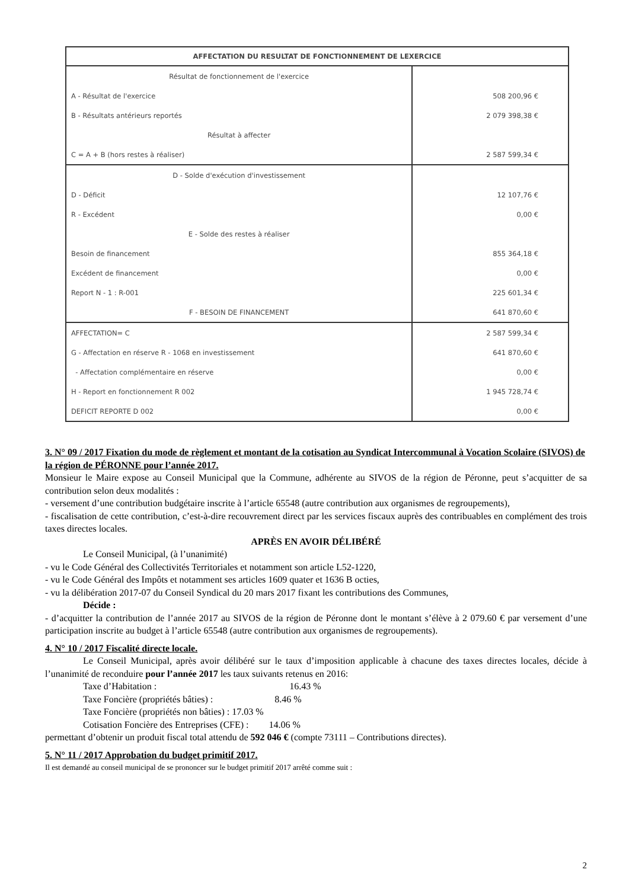| AFFECTATION DU RESULTAT DE FONCTIONNEMENT DE LEXERCICE | |
| --- | --- |
| Résultat de fonctionnement de l'exercice | |
| A - Résultat de l'exercice | 508 200,96 € |
| B - Résultats antérieurs reportés | 2 079 398,38 € |
| Résultat à affecter | |
| C = A + B (hors restes à réaliser) | 2 587 599,34 € |
| D - Solde d'exécution d'investissement | |
| D - Déficit | 12 107,76 € |
| R - Excédent | 0,00 € |
| E - Solde des restes à réaliser | |
| Besoin de financement | 855 364,18 € |
| Excédent de financement | 0,00 € |
| Report N - 1 : R-001 | 225 601,34 € |
| F - BESOIN DE FINANCEMENT | 641 870,60 € |
| AFFECTATION= C | 2 587 599,34 € |
| G - Affectation en réserve R - 1068 en investissement | 641 870,60 € |
| - Affectation complémentaire en réserve | 0,00 € |
| H - Report en fonctionnement R 002 | 1 945 728,74 € |
| DEFICIT REPORTE D 002 | 0,00 € |
3. N° 09 / 2017 Fixation du mode de règlement et montant de la cotisation au Syndicat Intercommunal à Vocation Scolaire (SIVOS) de la région de PÉRONNE pour l’année 2017.
Monsieur le Maire expose au Conseil Municipal que la Commune, adhérente au SIVOS de la région de Péronne, peut s’acquitter de sa contribution selon deux modalités :
- versement d’une contribution budgétaire inscrite à l’article 65548 (autre contribution aux organismes de regroupements),
- fiscalisation de cette contribution, c’est-à-dire recouvrement direct par les services fiscaux auprès des contribuables en complément des trois taxes directes locales.
APRÈS EN AVOIR DÉLIBÉRÉ
Le Conseil Municipal, (à l’unanimité)
- vu le Code Général des Collectivités Territoriales et notamment son article L52-1220,
- vu le Code Général des Impôts et notamment ses articles 1609 quater et 1636 B octies,
- vu la délibération 2017-07 du Conseil Syndical du 20 mars 2017 fixant les contributions des Communes,
Décide :
- d’acquitter la contribution de l’année 2017 au SIVOS de la région de Péronne dont le montant s’élève à 2 079.60 € par versement d’une participation inscrite au budget à l’article 65548 (autre contribution aux organismes de regroupements).
4. N° 10 / 2017 Fiscalité directe locale.
Le Conseil Municipal, après avoir délibéré sur le taux d’imposition applicable à chacune des taxes directes locales, décide à l’unanimité de reconduire pour l’année 2017 les taux suivants retenus en 2016:
Taxe d’Habitation : 16.43 %
Taxe Foncière (propriétés bâties) : 8.46 %
Taxe Foncière (propriétés non bâties) : 17.03 %
Cotisation Foncière des Entreprises (CFE) : 14.06 %
permettant d’obtenir un produit fiscal total attendu de 592 046 € (compte 73111 – Contributions directes).
5. N° 11 / 2017 Approbation du budget primitif 2017.
Il est demandé au conseil municipal de se prononcer sur le budget primitif 2017 arrêté comme suit :
2